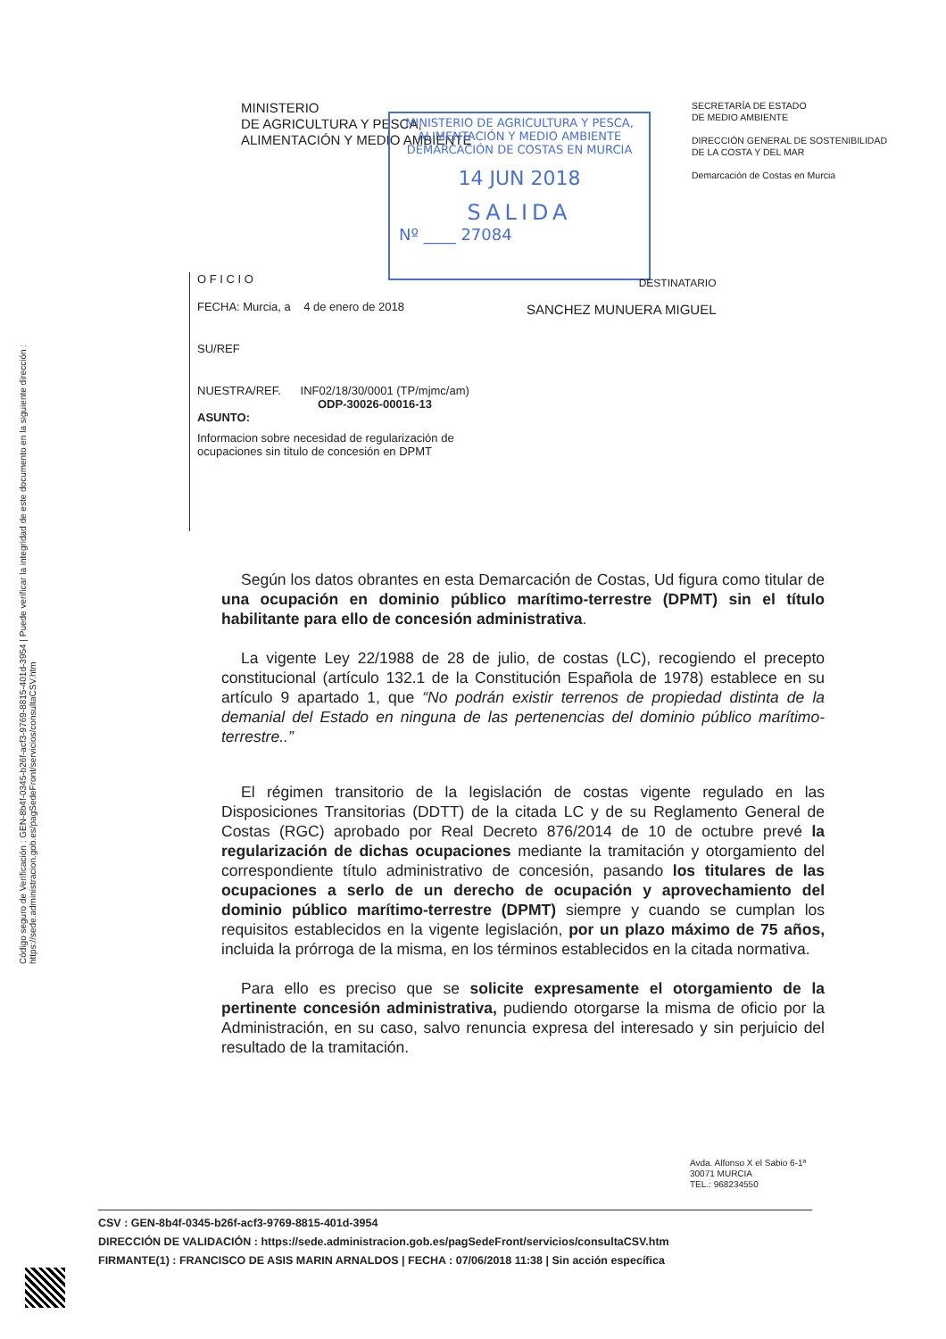Código seguro de Verificación : GEN-8b4f-0345-b26f-acf3-9769-8815-401d-3954 | Puede verificar la integridad de este documento en la siguiente dirección : https://sede.administracion.gob.es/pagSedeFront/servicios/consultaCSV.htm
MINISTERIO
DE AGRICULTURA Y PESCA,
ALIMENTACIÓN Y MEDIO AMBIENTE
SECRETARÍA DE ESTADO
DE MEDIO AMBIENTE
DIRECCIÓN GENERAL DE SOSTENIBILIDAD
DE LA COSTA Y DEL MAR
Demarcación de Costas en Murcia
MINISTERIO DE AGRICULTURA Y PESCA,
ALIMENTACIÓN Y MEDIO AMBIENTE
DEMARCACIÓN DE COSTAS EN MURCIA
14 JUN 2018
SALIDA
Nº ____ 27084
O F I C I O
FECHA: Murcia, a 4 de enero de 2018
SU/REF
NUESTRA/REF. INF02/18/30/0001 (TP/mjmc/am)
ODP-30026-00016-13
ASUNTO:
Informacion sobre necesidad de regularización de ocupaciones sin titulo de concesión en DPMT
DESTINATARIO
SANCHEZ MUNUERA MIGUEL
Según los datos obrantes en esta Demarcación de Costas, Ud figura como titular de una ocupación en dominio público marítimo-terrestre (DPMT) sin el título habilitante para ello de concesión administrativa.
La vigente Ley 22/1988 de 28 de julio, de costas (LC), recogiendo el precepto constitucional (artículo 132.1 de la Constitución Española de 1978) establece en su artículo 9 apartado 1, que “No podrán existir terrenos de propiedad distinta de la demanial del Estado en ninguna de las pertenencias del dominio público marítimo-terrestre..”
El régimen transitorio de la legislación de costas vigente regulado en las Disposiciones Transitorias (DDTT) de la citada LC y de su Reglamento General de Costas (RGC) aprobado por Real Decreto 876/2014 de 10 de octubre prevé la regularización de dichas ocupaciones mediante la tramitación y otorgamiento del correspondiente título administrativo de concesión, pasando los titulares de las ocupaciones a serlo de un derecho de ocupación y aprovechamiento del dominio público marítimo-terrestre (DPMT) siempre y cuando se cumplan los requisitos establecidos en la vigente legislación, por un plazo máximo de 75 años, incluida la prórroga de la misma, en los términos establecidos en la citada normativa.
Para ello es preciso que se solicite expresamente el otorgamiento de la pertinente concesión administrativa, pudiendo otorgarse la misma de oficio por la Administración, en su caso, salvo renuncia expresa del interesado y sin perjuicio del resultado de la tramitación.
Avda. Alfonso X el Sabio 6-1ª
30071 MURCIA
TEL.: 968234550
CSV : GEN-8b4f-0345-b26f-acf3-9769-8815-401d-3954
DIRECCIÓN DE VALIDACIÓN : https://sede.administracion.gob.es/pagSedeFront/servicios/consultaCSV.htm
FIRMANTE(1) : FRANCISCO DE ASIS MARIN ARNALDOS | FECHA : 07/06/2018 11:38 | Sin acción específica